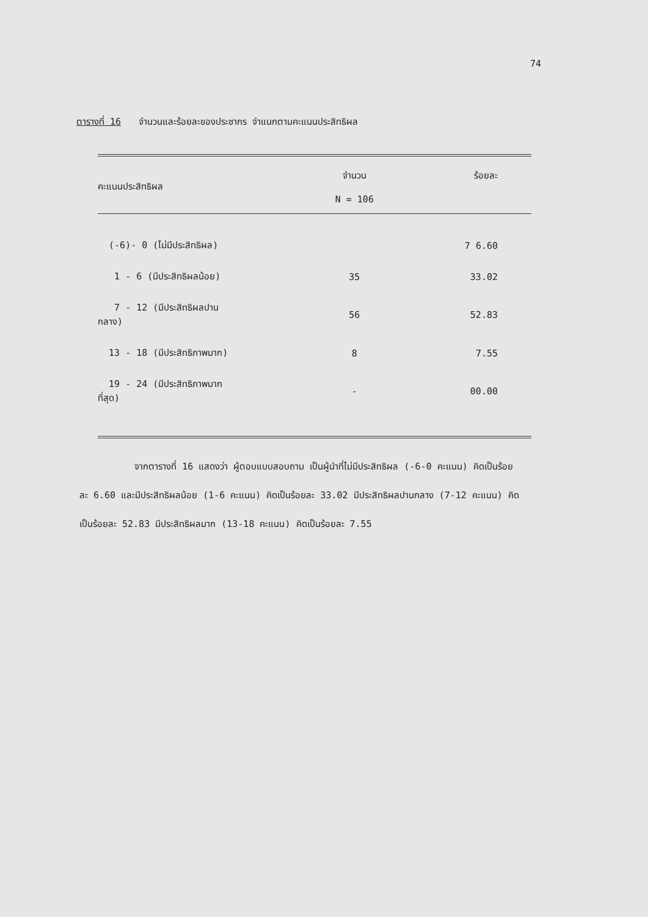74
ตารางที่ 16 จำนวนและร้อยละของประชากร จำแนกตามคะแนนประสิทธิผล
| คะแนนประสิทธิผล | จำนวน N = 106 | ร้อยละ |
| --- | --- | --- |
| (-6)- 0 (ไม่มีประสิทธิผล) | 7 | 6.60 |
| 1 - 6 (มีประสิทธิผลน้อย) | 35 | 33.02 |
| 7 - 12 (มีประสิทธิผลปานกลาง) | 56 | 52.83 |
| 13 - 18 (มีประสิทธิภาพมาก) | 8 | 7.55 |
| 19 - 24 (มีประสิทธิภาพมากที่สุด) | - | 00.00 |
จากตารางที่ 16 แสดงว่า ผู้ตอบแบบสอบถาม เป็นผู้นำที่ไม่มีประสิทธิผล (-6-0 คะแนน) คิดเป็นร้อยละ 6.60 และมีประสิทธิผลน้อย (1-6 คะแนน) คิดเป็นร้อยละ 33.02 มีประสิทธิผลปานกลาง (7-12 คะแนน) คิดเป็นร้อยละ 52.83 มีประสิทธิผลมาก (13-18 คะแนน) คิดเป็นร้อยละ 7.55